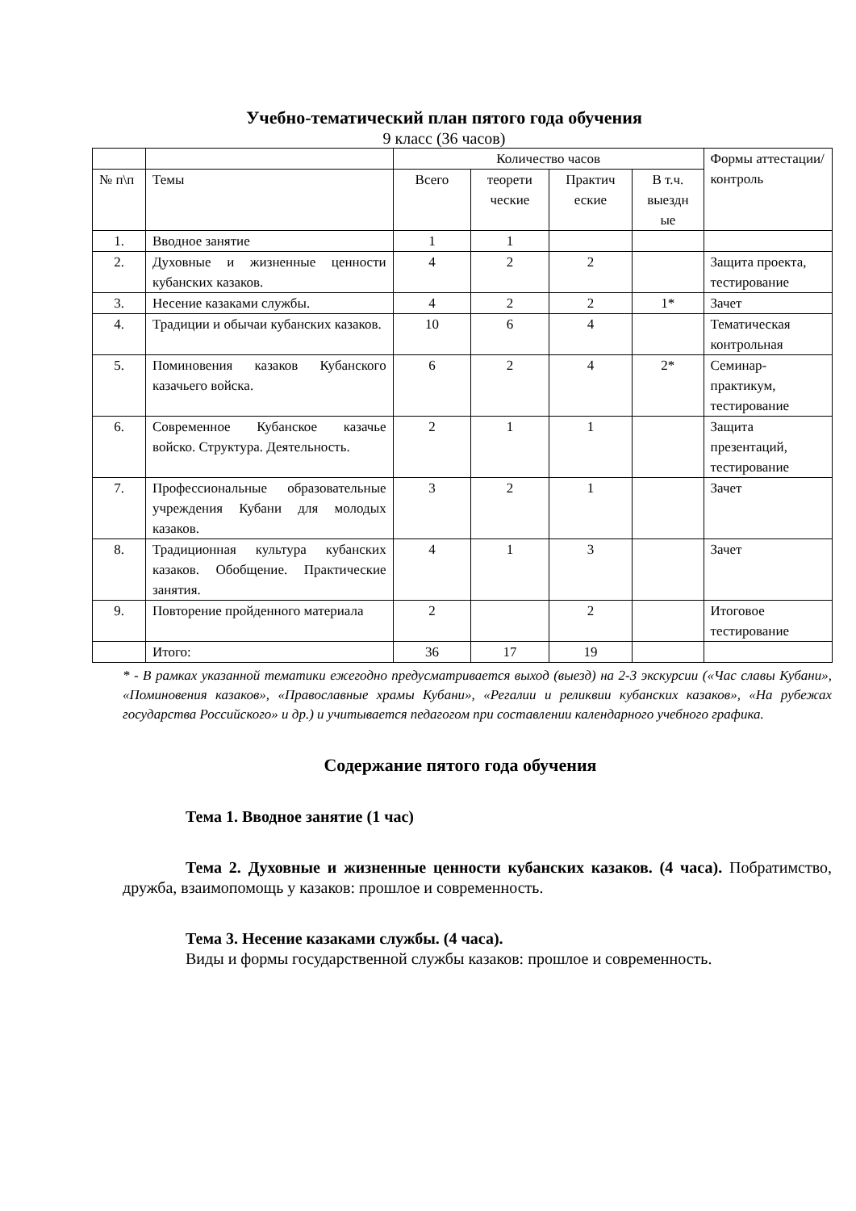Учебно-тематический план пятого года обучения
9 класс (36 часов)
| | | Количество часов | | | | Формы аттестации/ контроль |
| № п\п | Темы | Всего | теорети ческие | Практич еские | В т.ч. выездн ые | |
| 1. | Вводное занятие | 1 | 1 | | | |
| 2. | Духовные и жизненные ценности кубанских казаков. | 4 | 2 | 2 | | Защита проекта, тестирование |
| 3. | Несение казаками службы. | 4 | 2 | 2 | 1* | Зачет |
| 4. | Традиции и обычаи кубанских казаков. | 10 | 6 | 4 | | Тематическая контрольная |
| 5. | Поминовения казаков Кубанского казачьего войска. | 6 | 2 | 4 | 2* | Семинар-практикум, тестирование |
| 6. | Современное Кубанское казачье войско. Структура. Деятельность. | 2 | 1 | 1 | | Защита презентаций, тестирование |
| 7. | Профессиональные образовательные учреждения Кубани для молодых казаков. | 3 | 2 | 1 | | Зачет |
| 8. | Традиционная культура кубанских казаков. Обобщение. Практические занятия. | 4 | 1 | 3 | | Зачет |
| 9. | Повторение пройденного материала | 2 | | 2 | | Итоговое тестирование |
| | Итого: | 36 | 17 | 19 | | |
* - В рамках указанной тематики ежегодно предусматривается выход (выезд) на 2-3 экскурсии («Час славы Кубани», «Поминовения казаков», «Православные храмы Кубани», «Регалии и реликвии кубанских казаков», «На рубежах государства Российского» и др.) и учитывается педагогом при составлении календарного учебного графика.
Содержание пятого года обучения
Тема 1. Вводное занятие (1 час)
Тема 2. Духовные и жизненные ценности кубанских казаков. (4 часа). Побратимство, дружба, взаимопомощь у казаков: прошлое и современность.
Тема 3. Несение казаками службы. (4 часа).
Виды и формы государственной службы казаков: прошлое и современность.